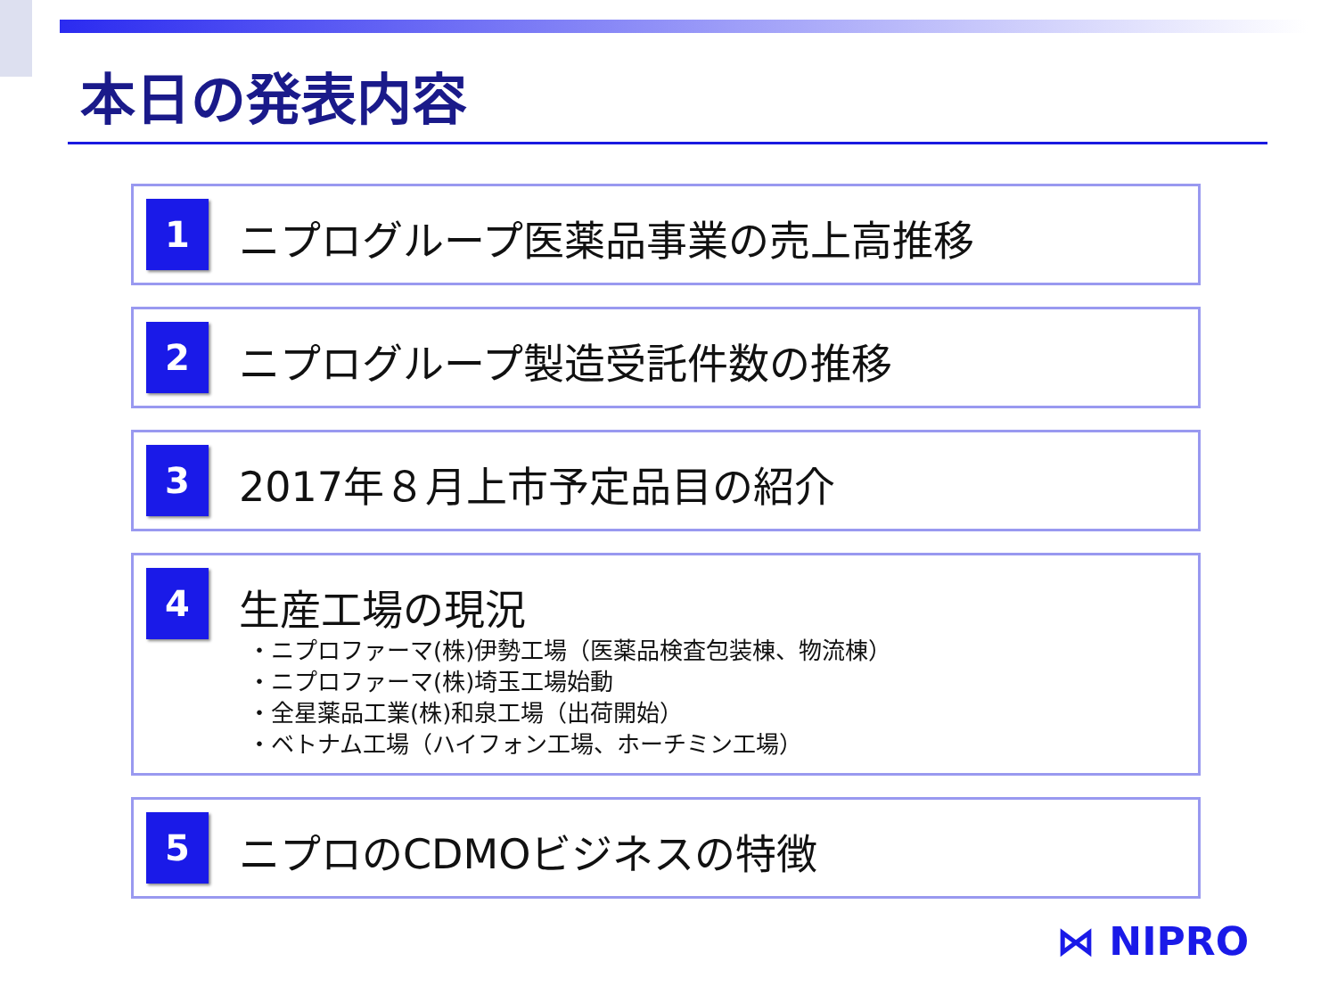本日の発表内容
1
ニプログループ医薬品事業の売上高推移
2
ニプログループ製造受託件数の推移
3
2017年８月上市予定品目の紹介
4
生産工場の現況
・ニプロファーマ(株)伊勢工場（医薬品検査包装棟、物流棟）
・ニプロファーマ(株)埼玉工場始動
・全星薬品工業(株)和泉工場（出荷開始）
・ベトナム工場（ハイフォン工場、ホーチミン工場）
5
ニプロのCDMOビジネスの特徴
⋈ NIPRO